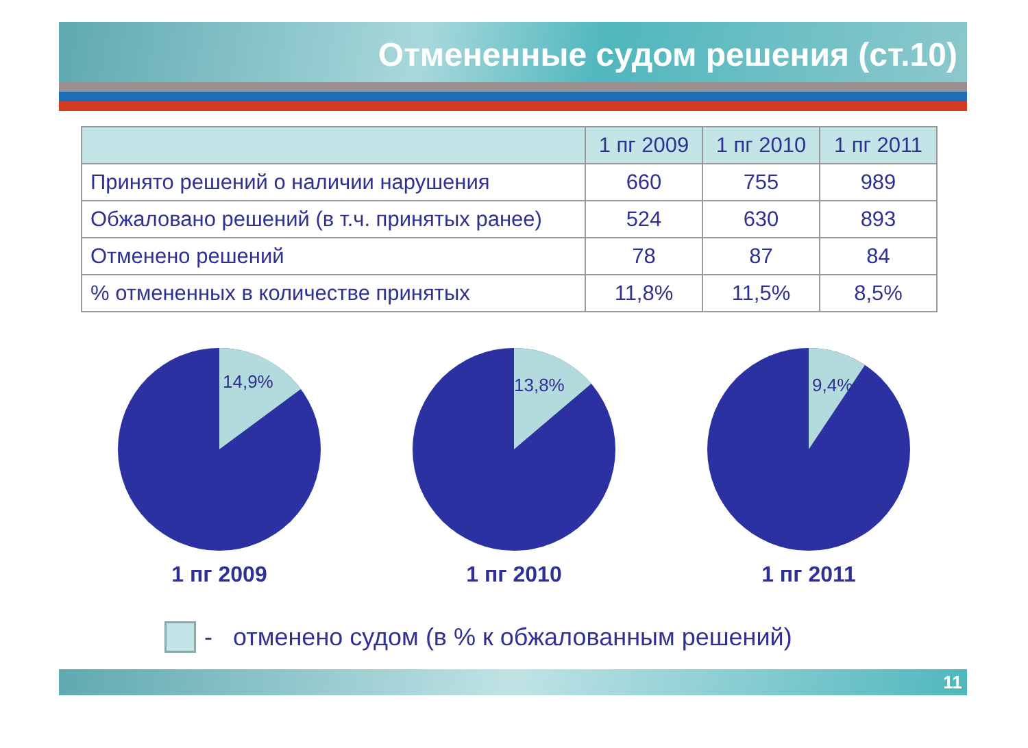Отмененные судом решения (ст.10)
| | 1 пг 2009 | 1 пг 2010 | 1 пг 2011 |
| --- | --- | --- | --- |
| Принято решений о наличии нарушения | 660 | 755 | 989 |
| Обжаловано решений (в т.ч. принятых ранее) | 524 | 630 | 893 |
| Отменено решений | 78 | 87 | 84 |
| % отмененных в количестве принятых | 11,8% | 11,5% | 8,5% |
14,9%
1 пг 2009
13,8%
1 пг 2010
9,4%
1 пг 2011
- отменено судом (в % к обжалованным решений)
11